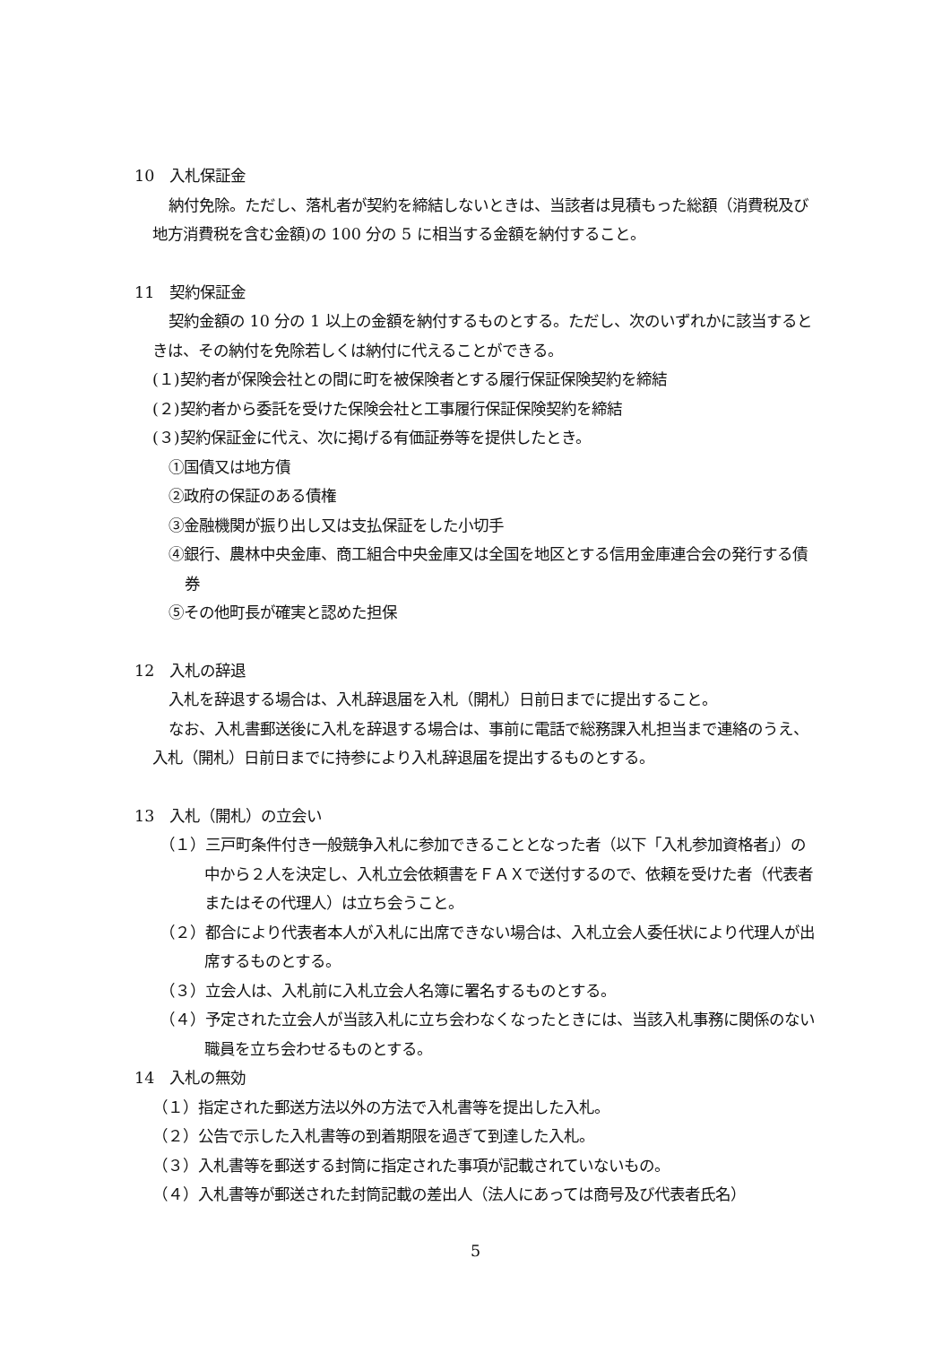10　入札保証金
納付免除。ただし、落札者が契約を締結しないときは、当該者は見積もった総額（消費税及び地方消費税を含む金額)の 100 分の 5 に相当する金額を納付すること。
11　契約保証金
契約金額の 10 分の 1 以上の金額を納付するものとする。ただし、次のいずれかに該当するときは、その納付を免除若しくは納付に代えることができる。
(１)契約者が保険会社との間に町を被保険者とする履行保証保険契約を締結
(２)契約者から委託を受けた保険会社と工事履行保証保険契約を締結
(３)契約保証金に代え、次に掲げる有価証券等を提供したとき。
①国債又は地方債
②政府の保証のある債権
③金融機関が振り出し又は支払保証をした小切手
④銀行、農林中央金庫、商工組合中央金庫又は全国を地区とする信用金庫連合会の発行する債券
⑤その他町長が確実と認めた担保
12　入札の辞退
入札を辞退する場合は、入札辞退届を入札（開札）日前日までに提出すること。
なお、入札書郵送後に入札を辞退する場合は、事前に電話で総務課入札担当まで連絡のうえ、入札（開札）日前日までに持参により入札辞退届を提出するものとする。
13　入札（開札）の立会い
（１）三戸町条件付き一般競争入札に参加できることとなった者（以下「入札参加資格者」）の中から２人を決定し、入札立会依頼書をＦＡＸで送付するので、依頼を受けた者（代表者またはその代理人）は立ち会うこと。
（２）都合により代表者本人が入札に出席できない場合は、入札立会人委任状により代理人が出席するものとする。
（３）立会人は、入札前に入札立会人名簿に署名するものとする。
（４）予定された立会人が当該入札に立ち会わなくなったときには、当該入札事務に関係のない職員を立ち会わせるものとする。
14　入札の無効
（１）指定された郵送方法以外の方法で入札書等を提出した入札。
（２）公告で示した入札書等の到着期限を過ぎて到達した入札。
（３）入札書等を郵送する封筒に指定された事項が記載されていないもの。
（４）入札書等が郵送された封筒記載の差出人（法人にあっては商号及び代表者氏名）
5